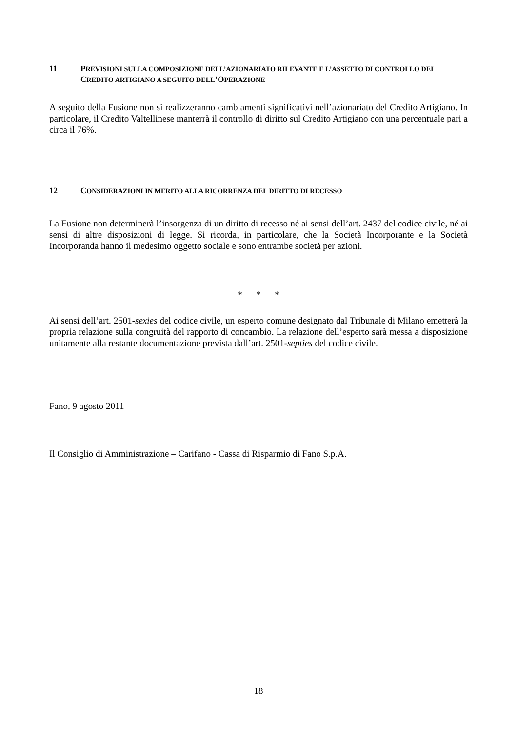11 PREVISIONI SULLA COMPOSIZIONE DELL’AZIONARIATO RILEVANTE E L’ASSETTO DI CONTROLLO DEL CREDITO ARTIGIANO A SEGUITO DELL’OPERAZIONE
A seguito della Fusione non si realizzeranno cambiamenti significativi nell’azionariato del Credito Artigiano. In particolare, il Credito Valtellinese manterrà il controllo di diritto sul Credito Artigiano con una percentuale pari a circa il 76%.
12 CONSIDERAZIONI IN MERITO ALLA RICORRENZA DEL DIRITTO DI RECESSO
La Fusione non determinerà l’insorgenza di un diritto di recesso né ai sensi dell’art. 2437 del codice civile, né ai sensi di altre disposizioni di legge. Si ricorda, in particolare, che la Società Incorporante e la Società Incorporanda hanno il medesimo oggetto sociale e sono entrambe società per azioni.
* * *
Ai sensi dell’art. 2501-sexies del codice civile, un esperto comune designato dal Tribunale di Milano emetterà la propria relazione sulla congruità del rapporto di concambio. La relazione dell’esperto sarà messa a disposizione unitamente alla restante documentazione prevista dall’art. 2501-septies del codice civile.
Fano, 9 agosto 2011
Il Consiglio di Amministrazione – Carifano - Cassa di Risparmio di Fano S.p.A.
18